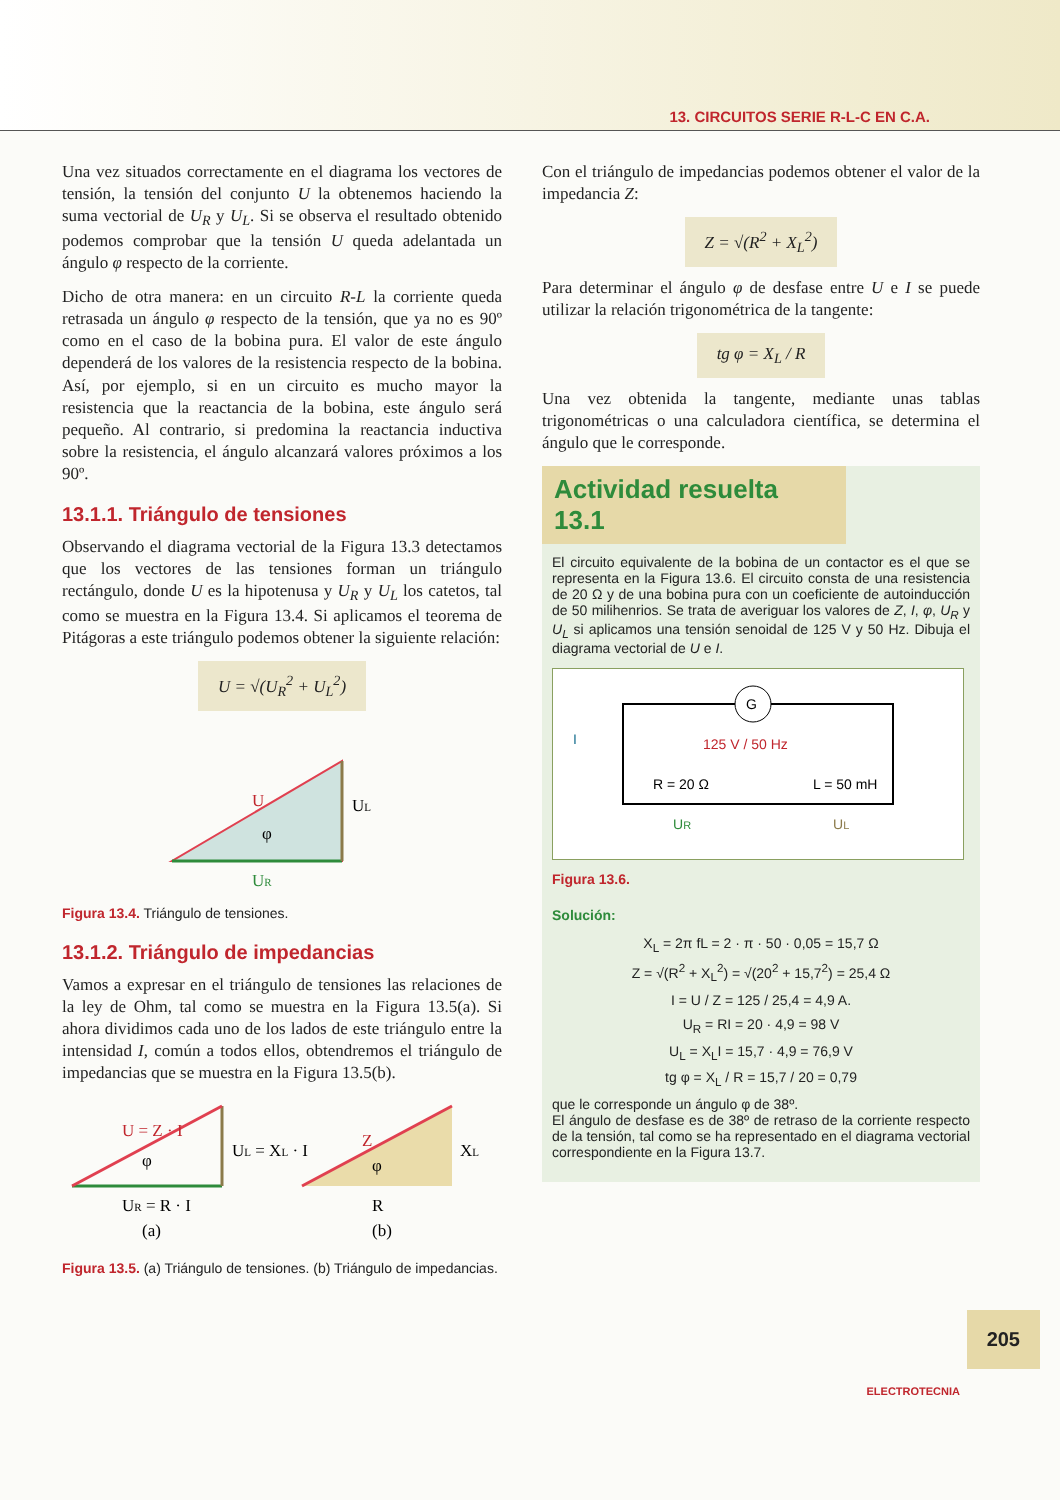13. CIRCUITOS SERIE R-L-C EN C.A.
Una vez situados correctamente en el diagrama los vectores de tensión, la tensión del conjunto U la obtenemos haciendo la suma vectorial de U<sub>R</sub> y U<sub>L</sub>. Si se observa el resultado obtenido podemos comprobar que la tensión U queda adelantada un ángulo φ respecto de la corriente.
Dicho de otra manera: en un circuito R-L la corriente queda retrasada un ángulo φ respecto de la tensión, que ya no es 90º como en el caso de la bobina pura. El valor de este ángulo dependerá de los valores de la resistencia respecto de la bobina. Así, por ejemplo, si en un circuito es mucho mayor la resistencia que la reactancia de la bobina, este ángulo será pequeño. Al contrario, si predomina la reactancia inductiva sobre la resistencia, el ángulo alcanzará valores próximos a los 90º.
13.1.1. Triángulo de tensiones
Observando el diagrama vectorial de la Figura 13.3 detectamos que los vectores de las tensiones forman un triángulo rectángulo, donde U es la hipotenusa y U<sub>R</sub> y U<sub>L</sub> los catetos, tal como se muestra en la Figura 13.4. Si aplicamos el teorema de Pitágoras a este triángulo podemos obtener la siguiente relación:
U = √(U<sub>R</sub><sup>2</sup> + U<sub>L</sub><sup>2</sup>)
U
UL
φ
UR
Figura 13.4. Triángulo de tensiones.
13.1.2. Triángulo de impedancias
Vamos a expresar en el triángulo de tensiones las relaciones de la ley de Ohm, tal como se muestra en la Figura 13.5(a). Si ahora dividimos cada uno de los lados de este triángulo entre la intensidad I, común a todos ellos, obtendremos el triángulo de impedancias que se muestra en la Figura 13.5(b).
U = Z · I
UL = XL · I
φ
UR = R · I
(a)
Z
XL
φ
R
(b)
Figura 13.5. (a) Triángulo de tensiones. (b) Triángulo de impedancias.
Con el triángulo de impedancias podemos obtener el valor de la impedancia Z:
Z = √(R<sup>2</sup> + X<sub>L</sub><sup>2</sup>)
Para determinar el ángulo φ de desfase entre U e I se puede utilizar la relación trigonométrica de la tangente:
tg φ = X<sub>L</sub> / R
Una vez obtenida la tangente, mediante unas tablas trigonométricas o una calculadora científica, se determina el ángulo que le corresponde.
Actividad resuelta 13.1
El circuito equivalente de la bobina de un contactor es el que se representa en la Figura 13.6. El circuito consta de una resistencia de 20 Ω y de una bobina pura con un coeficiente de autoinducción de 50 milihenrios. Se trata de averiguar los valores de Z, I, φ, U<sub>R</sub> y U<sub>L</sub> si aplicamos una tensión senoidal de 125 V y 50 Hz. Dibuja el diagrama vectorial de U e I.
G
I
125 V / 50 Hz
R = 20 Ω
L = 50 mH
UR
UL
Figura 13.6.
Solución:
X<sub>L</sub> = 2π fL = 2 · π · 50 · 0,05 = 15,7 Ω
Z = √(R<sup>2</sup> + X<sub>L</sub><sup>2</sup>) = √(20<sup>2</sup> + 15,7<sup>2</sup>) = 25,4 Ω
I = U / Z = 125 / 25,4 = 4,9 A.
U<sub>R</sub> = RI = 20 · 4,9 = 98 V
U<sub>L</sub> = X<sub>L</sub>I = 15,7 · 4,9 = 76,9 V
tg φ = X<sub>L</sub> / R = 15,7 / 20 = 0,79
que le corresponde un ángulo φ de 38º.
El ángulo de desfase es de 38º de retraso de la corriente respecto de la tensión, tal como se ha representado en el diagrama vectorial correspondiente en la Figura 13.7.
205
ELECTROTECNIA